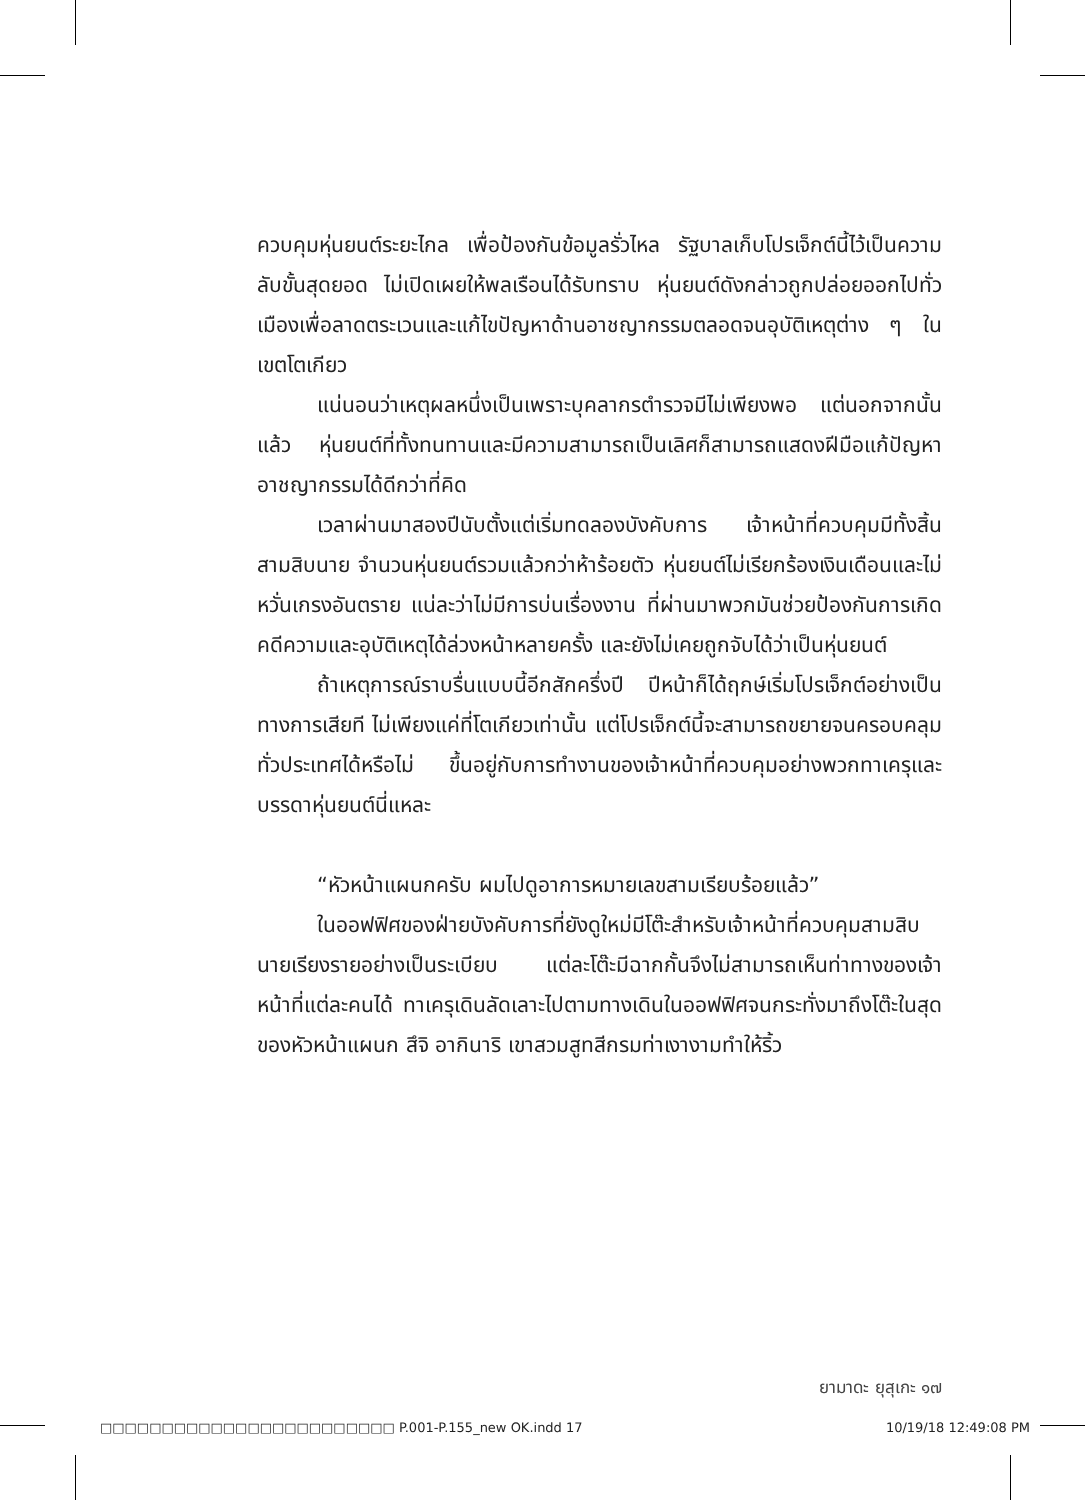ควบคุมหุ่นยนต์ระยะไกล เพื่อป้องกันข้อมูลรั่วไหล รัฐบาลเก็บโปรเจ็กต์นี้ไว้เป็นความลับขั้นสุดยอด ไม่เปิดเผยให้พลเรือนได้รับทราบ หุ่นยนต์ดังกล่าวถูกปล่อยออกไปทั่วเมืองเพื่อลาดตระเวนและแก้ไขปัญหาด้านอาชญากรรมตลอดจนอุบัติเหตุต่าง ๆ ในเขตโตเกียว
แน่นอนว่าเหตุผลหนึ่งเป็นเพราะบุคลากรตำรวจมีไม่เพียงพอ แต่นอกจากนั้นแล้ว หุ่นยนต์ที่ทั้งทนทานและมีความสามารถเป็นเลิศก็สามารถแสดงฝีมือแก้ปัญหาอาชญากรรมได้ดีกว่าที่คิด
เวลาผ่านมาสองปีนับตั้งแต่เริ่มทดลองบังคับการ เจ้าหน้าที่ควบคุมมีทั้งสิ้นสามสิบนาย จำนวนหุ่นยนต์รวมแล้วกว่าห้าร้อยตัว หุ่นยนต์ไม่เรียกร้องเงินเดือนและไม่หวั่นเกรงอันตราย แน่ละว่าไม่มีการบ่นเรื่องงาน ที่ผ่านมาพวกมันช่วยป้องกันการเกิดคดีความและอุบัติเหตุได้ล่วงหน้าหลายครั้ง และยังไม่เคยถูกจับได้ว่าเป็นหุ่นยนต์
ถ้าเหตุการณ์ราบรื่นแบบนี้อีกสักครึ่งปี ปีหน้าก็ได้ฤกษ์เริ่มโปรเจ็กต์อย่างเป็นทางการเสียที ไม่เพียงแค่ที่โตเกียวเท่านั้น แต่โปรเจ็กต์นี้จะสามารถขยายจนครอบคลุมทั่วประเทศได้หรือไม่ ขึ้นอยู่กับการทำงานของเจ้าหน้าที่ควบคุมอย่างพวกทาเครุและบรรดาหุ่นยนต์นี่แหละ
“หัวหน้าแผนกครับ ผมไปดูอาการหมายเลขสามเรียบร้อยแล้ว”
ในออฟฟิศของฝ่ายบังคับการที่ยังดูใหม่มีโต๊ะสำหรับเจ้าหน้าที่ควบคุมสามสิบนายเรียงรายอย่างเป็นระเบียบ แต่ละโต๊ะมีฉากกั้นจึงไม่สามารถเห็นท่าทางของเจ้าหน้าที่แต่ละคนได้ ทาเครุเดินลัดเลาะไปตามทางเดินในออฟฟิศจนกระทั่งมาถึงโต๊ะในสุดของหัวหน้าแผนก สึจิ อากินาริ เขาสวมสูทสีกรมท่าเงางามทำให้ริ้ว
ยามาดะ ยุสุเกะ ๑๗
□□□□□□□□□□□□□□□□□□□□□□□□ P.001-P.155_new OK.indd 17 10/19/18 12:49:08 PM